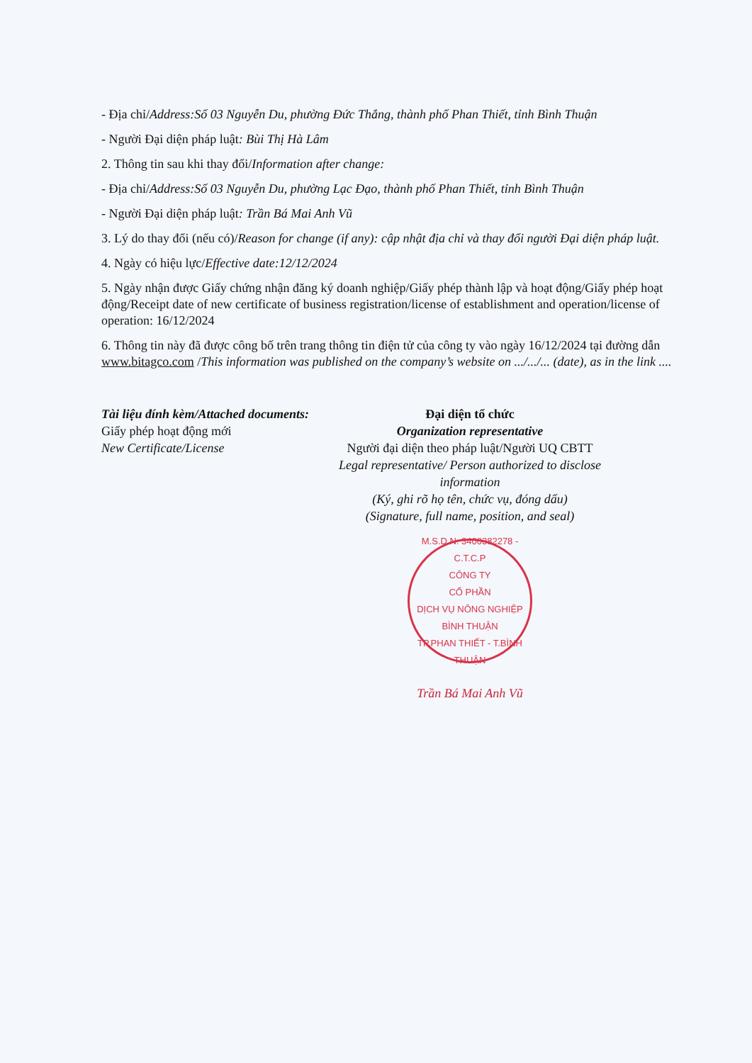- Địa chỉ/Address:Số 03 Nguyễn Du, phường Đức Thắng, thành phố Phan Thiết, tỉnh Bình Thuận
- Người Đại diện pháp luật: Bùi Thị Hà Lâm
2. Thông tin sau khi thay đổi/Information after change:
- Địa chỉ/Address:Số 03 Nguyễn Du, phường Lạc Đạo, thành phố Phan Thiết, tỉnh Bình Thuận
- Người Đại diện pháp luật: Trần Bá Mai Anh Vũ
3. Lý do thay đổi (nếu có)/Reason for change (if any): cập nhật địa chỉ và thay đổi người Đại diện pháp luật.
4. Ngày có hiệu lực/Effective date:12/12/2024
5. Ngày nhận được Giấy chứng nhận đăng ký doanh nghiệp/Giấy phép thành lập và hoạt động/Giấy phép hoạt động/Receipt date of new certificate of business registration/license of establishment and operation/license of operation: 16/12/2024
6. Thông tin này đã được công bố trên trang thông tin điện tử của công ty vào ngày 16/12/2024 tại đường dẫn www.bitagco.com /This information was published on the company’s website on .../.../... (date), as in the link ....
Tài liệu đính kèm/Attached documents:
Giấy phép hoạt động mới
New Certificate/License
Đại diện tổ chức
Organization representative
Người đại diện theo pháp luật/Người UQ CBTT
Legal representative/ Person authorized to disclose information
(Ký, ghi rõ họ tên, chức vụ, đóng dấu)
(Signature, full name, position, and seal)
M.S.D.N: 3400382278 - C.T.C.P
CÔNG TY
CỔ PHẦN
DỊCH VỤ NÔNG NGHIỆP
BÌNH THUẬN
TP.PHAN THIẾT - T.BÌNH THUẬN
Trần Bá Mai Anh Vũ